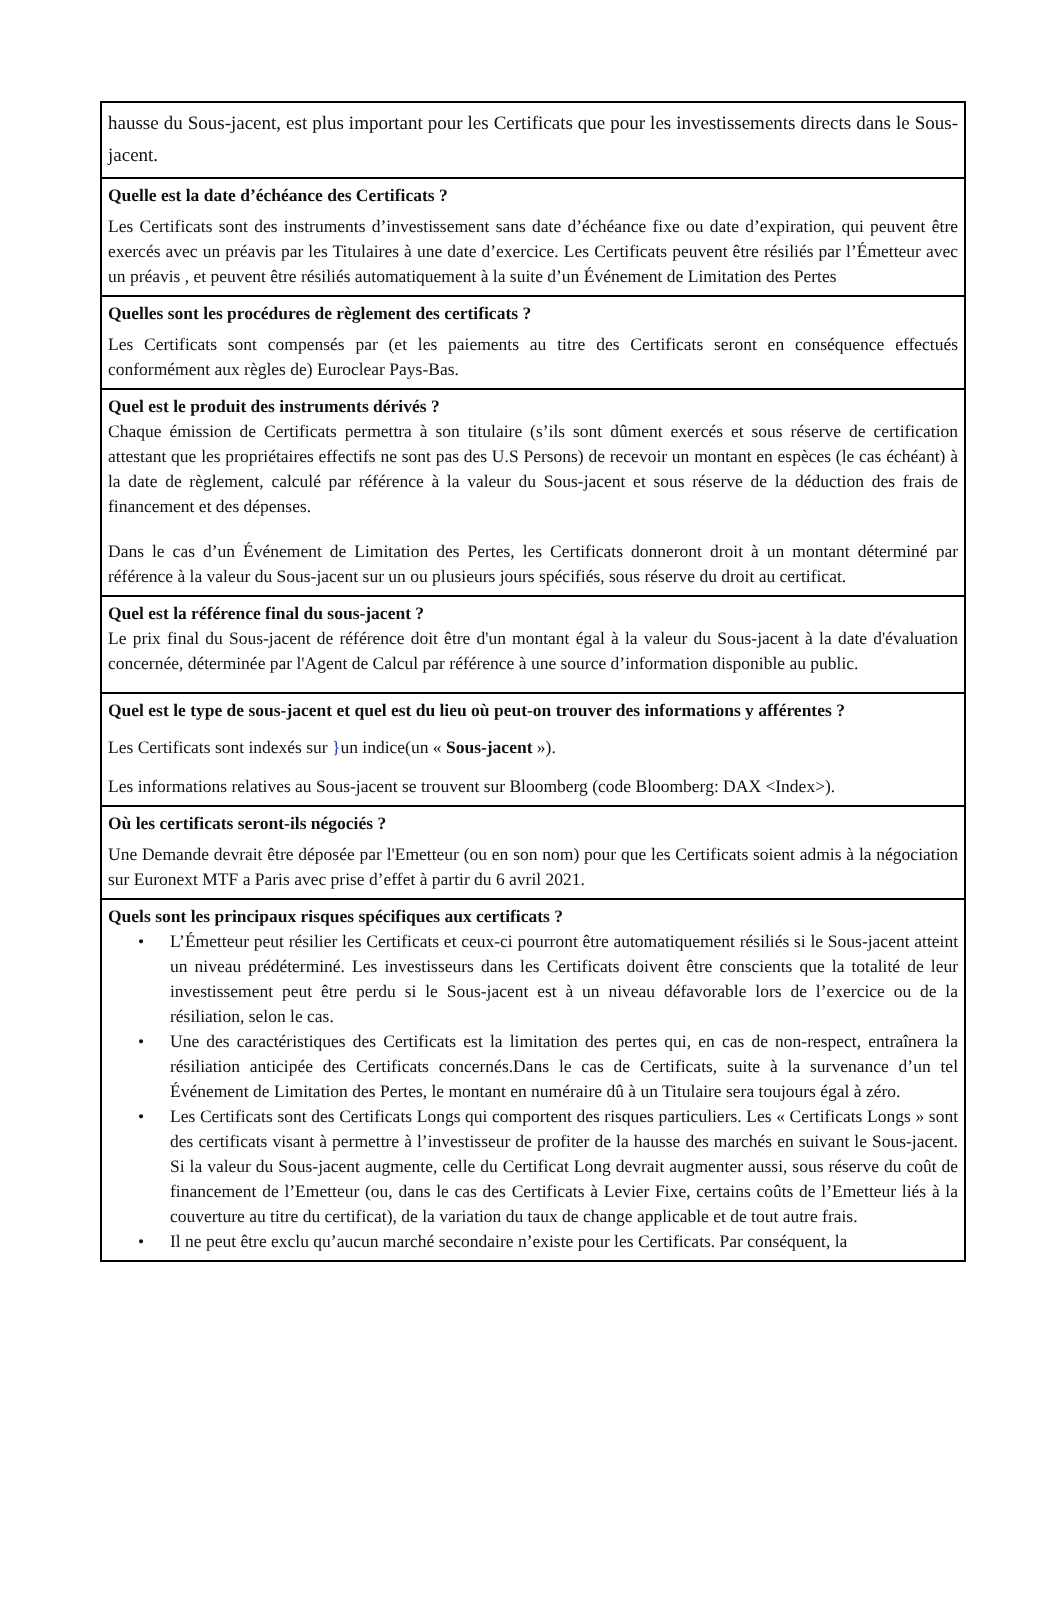hausse du Sous-jacent, est plus important pour les Certificats que pour les investissements directs dans le Sous-jacent.
Quelle est la date d’échéance des Certificats ?
Les Certificats sont des instruments d’investissement sans date d’échéance fixe ou date d’expiration, qui peuvent être exercés avec un préavis par les Titulaires à une date d’exercice. Les Certificats peuvent être résiliés par l’Émetteur avec un préavis , et peuvent être résiliés automatiquement à la suite d’un Événement de Limitation des Pertes
Quelles sont les procédures de règlement des certificats ?
Les Certificats sont compensés par (et les paiements au titre des Certificats seront en conséquence effectués conformément aux règles de) Euroclear Pays-Bas.
Quel est le produit des instruments dérivés ?
Chaque émission de Certificats permettra à son titulaire (s’ils sont dûment exercés et sous réserve de certification attestant que les propriétaires effectifs ne sont pas des U.S Persons) de recevoir un montant en espèces (le cas échéant) à la date de règlement, calculé par référence à la valeur du Sous-jacent et sous réserve de la déduction des frais de financement et des dépenses.
Dans le cas d’un Événement de Limitation des Pertes, les Certificats donneront droit à un montant déterminé par référence à la valeur du Sous-jacent sur un ou plusieurs jours spécifiés, sous réserve du droit au certificat.
Quel est la référence final du sous-jacent ?
Le prix final du Sous-jacent de référence doit être d'un montant égal à la valeur du Sous-jacent à la date d'évaluation concernée, déterminée par l'Agent de Calcul par référence à une source d’information disponible au public.
Quel est le type de sous-jacent et quel est du lieu où peut-on trouver des informations y afférentes ?
Les Certificats sont indexés sur }un indice(un « Sous-jacent »).
Les informations relatives au Sous-jacent se trouvent sur Bloomberg (code Bloomberg: DAX <Index>).
Où les certificats seront-ils négociés ?
Une Demande devrait être déposée par l'Emetteur (ou en son nom) pour que les Certificats soient admis à la négociation sur Euronext MTF a Paris avec prise d’effet à partir du 6 avril 2021.
Quels sont les principaux risques spécifiques aux certificats ?
• L’Émetteur peut résilier les Certificats et ceux-ci pourront être automatiquement résiliés si le Sous-jacent atteint un niveau prédéterminé. Les investisseurs dans les Certificats doivent être conscients que la totalité de leur investissement peut être perdu si le Sous-jacent est à un niveau défavorable lors de l’exercice ou de la résiliation, selon le cas.
• Une des caractéristiques des Certificats est la limitation des pertes qui, en cas de non-respect, entraînera la résiliation anticipée des Certificats concernés.Dans le cas de Certificats, suite à la survenance d’un tel Événement de Limitation des Pertes, le montant en numéraire dû à un Titulaire sera toujours égal à zéro.
• Les Certificats sont des Certificats Longs qui comportent des risques particuliers. Les « Certificats Longs » sont des certificats visant à permettre à l’investisseur de profiter de la hausse des marchés en suivant le Sous-jacent. Si la valeur du Sous-jacent augmente, celle du Certificat Long devrait augmenter aussi, sous réserve du coût de financement de l’Emetteur (ou, dans le cas des Certificats à Levier Fixe, certains coûts de l’Emetteur liés à la couverture au titre du certificat), de la variation du taux de change applicable et de tout autre frais.
• Il ne peut être exclu qu’aucun marché secondaire n’existe pour les Certificats. Par conséquent, la